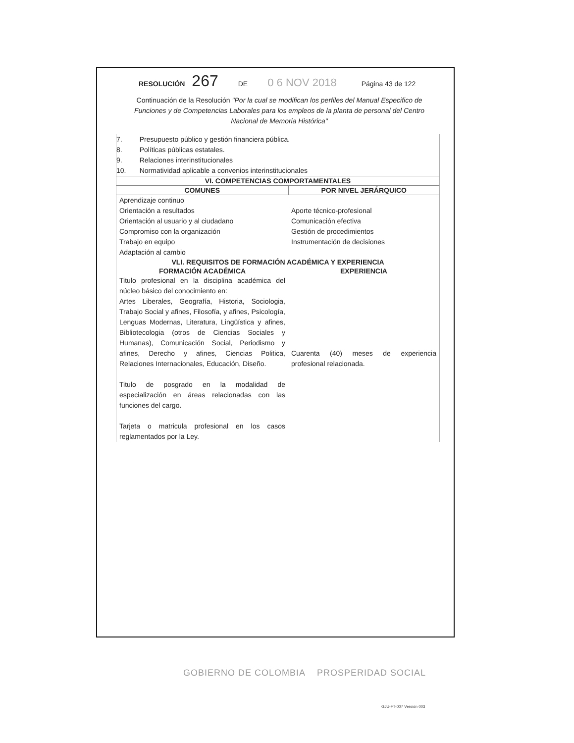RESOLUCIÓN 267 DE 0 6 NOV 2018 Página 43 de 122
Continuación de la Resolución "Por la cual se modifican los perfiles del Manual Especifico de Funciones y de Competencias Laborales para los empleos de la planta de personal del Centro Nacional de Memoria Histórica"
7. Presupuesto público y gestión financiera pública.
8. Políticas públicas estatales.
9. Relaciones interinstitucionales
10. Normatividad aplicable a convenios interinstitucionales
| VI. COMPETENCIAS COMPORTAMENTALES | |
| --- | --- |
| COMUNES | POR NIVEL JERÁRQUICO |
| Aprendizaje continuo Orientación a resultados Orientación al usuario y al ciudadano Compromiso con la organización Trabajo en equipo Adaptación al cambio | Aporte técnico-profesional Comunicación efectiva Gestión de procedimientos Instrumentación de decisiones |
| VLI. REQUISITOS DE FORMACIÓN ACADÉMICA Y EXPERIENCIA | |
| FORMACIÓN ACADÉMICA | EXPERIENCIA |
| Titulo profesional en la disciplina académica del núcleo básico del conocimiento en: Artes Liberales, Geografía, Historia, Sociologia, Trabajo Social y afines, Filosofía, y afines, Psicología, Lenguas Modernas, Literatura, Lingüística y afines, Bibliotecologia (otros de Ciencias Sociales y Humanas), Comunicación Social, Periodismo y afines, Derecho y afines, Ciencias Politica, Relaciones Internacionales, Educación, Diseño. Titulo de posgrado en la modalidad de especialización en áreas relacionadas con las funciones del cargo. Tarjeta o matricula profesional en los casos reglamentados por la Ley. | Cuarenta (40) meses de experiencia profesional relacionada. |
GOBIERNO DE COLOMBIA PROSPERIDAD SOCIAL
GJU-FT-007 Versión 003